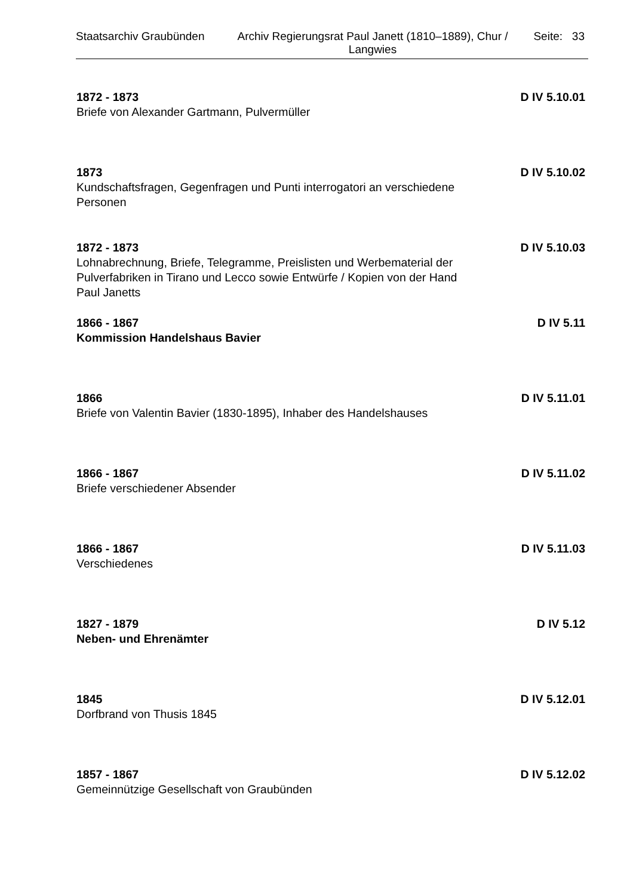Staatsarchiv Graubünden Archiv Regierungsrat Paul Janett (1810–1889), Chur / Langwies
Seite: 33
1872 - 1873
Briefe von Alexander Gartmann, Pulvermüller
D IV 5.10.01
1873
Kundschaftsfragen, Gegenfragen und Punti interrogatori an verschiedene Personen
D IV 5.10.02
1872 - 1873
Lohnabrechnung, Briefe, Telegramme, Preislisten und Werbematerial der Pulverfabriken in Tirano und Lecco sowie Entwürfe / Kopien von der Hand Paul Janetts
D IV 5.10.03
1866 - 1867
Kommission Handelshaus Bavier
D IV 5.11
1866
Briefe von Valentin Bavier (1830-1895), Inhaber des Handelshauses
D IV 5.11.01
1866 - 1867
Briefe verschiedener Absender
D IV 5.11.02
1866 - 1867
Verschiedenes
D IV 5.11.03
1827 - 1879
Neben- und Ehrenämter
D IV 5.12
1845
Dorfbrand von Thusis 1845
D IV 5.12.01
1857 - 1867
Gemeinnützige Gesellschaft von Graubünden
D IV 5.12.02